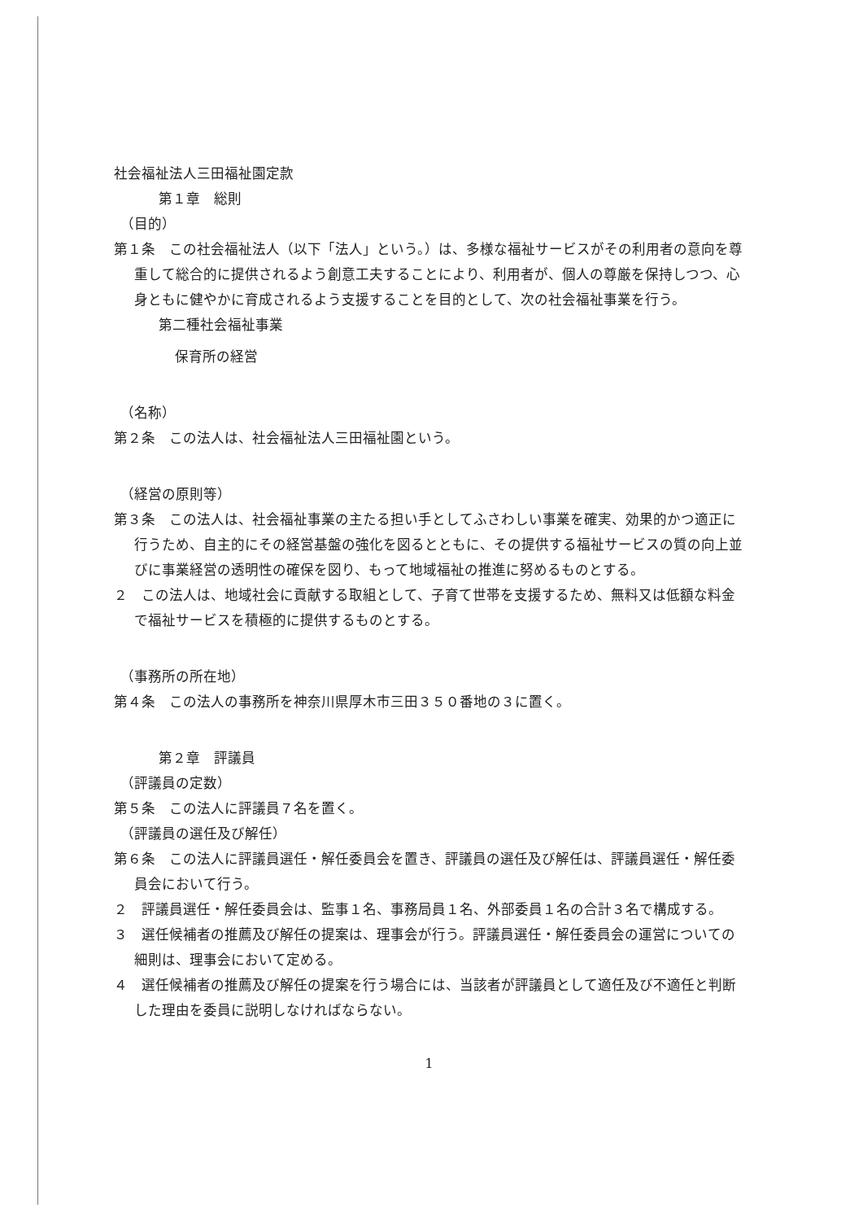社会福祉法人三田福祉園定款
第１章　総則
（目的）
第１条　この社会福祉法人（以下「法人」という。）は、多様な福祉サービスがその利用者の意向を尊重して総合的に提供されるよう創意工夫することにより、利用者が、個人の尊厳を保持しつつ、心身ともに健やかに育成されるよう支援することを目的として、次の社会福祉事業を行う。
第二種社会福祉事業
保育所の経営
（名称）
第２条　この法人は、社会福祉法人三田福祉園という。
（経営の原則等）
第３条　この法人は、社会福祉事業の主たる担い手としてふさわしい事業を確実、効果的かつ適正に行うため、自主的にその経営基盤の強化を図るとともに、その提供する福祉サービスの質の向上並びに事業経営の透明性の確保を図り、もって地域福祉の推進に努めるものとする。
２　この法人は、地域社会に貢献する取組として、子育て世帯を支援するため、無料又は低額な料金で福祉サービスを積極的に提供するものとする。
（事務所の所在地）
第４条　この法人の事務所を神奈川県厚木市三田３５０番地の３に置く。
第２章　評議員
（評議員の定数）
第５条　この法人に評議員７名を置く。
（評議員の選任及び解任）
第６条　この法人に評議員選任・解任委員会を置き、評議員の選任及び解任は、評議員選任・解任委員会において行う。
２　評議員選任・解任委員会は、監事１名、事務局員１名、外部委員１名の合計３名で構成する。
３　選任候補者の推薦及び解任の提案は、理事会が行う。評議員選任・解任委員会の運営についての細則は、理事会において定める。
４　選任候補者の推薦及び解任の提案を行う場合には、当該者が評議員として適任及び不適任と判断した理由を委員に説明しなければならない。
1